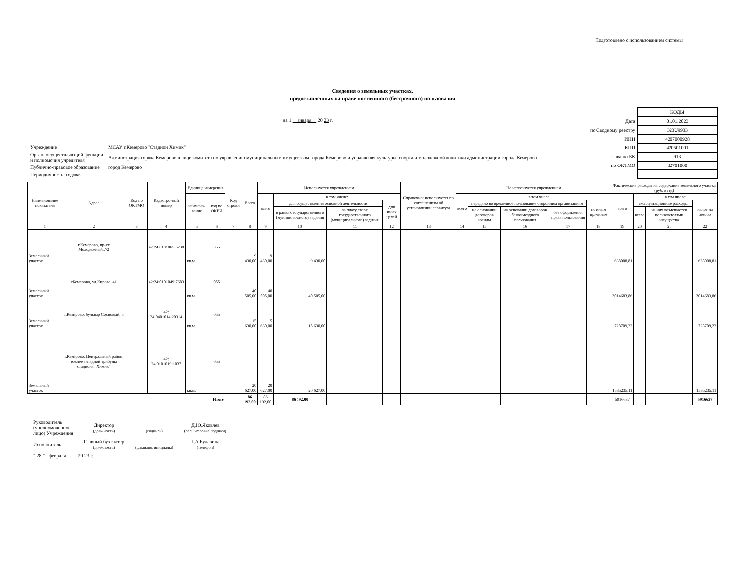Подготовлено с использованием системы
Сведения о земельных участках,
предоставленных на праве постоянного (бессрочного) пользования
на 1 января 20 23 г.
| Учреждение | МСАУ г.Кемерово "Стадион Химик" |
| Орган, осуществляющий функции и полномочия учредителя | Админстрация города Кемерово в лице комитета по управлению муниципальным имуществом города Кемерово и управления культуры, спорта и молодежной политики администрации города Кемерово |
| Публично-правовое образование | город Кемерово |
| Периодичность: годовая | |
| | КОДЫ |
| Дата | 01.01.2023 |
| по Сводному реестру | 323U9933 |
| ИНН | 4207000928 |
| КПП | 420501001 |
| глава по БК | 913 |
| по ОКТМО | 32701000 |
| Наименование показателя | Адрес | Код по ОКТМО | Кадастро-вый номер | Единица измерения | | Код строки | Всего | Используется учреждением | | | | Справочно: используется по соглашениям об установлении сервитута | Не используется учреждением | | | | | Фактические расходы на содержание земельного участка (руб. в год) | | | |
| --- | --- | --- | --- | --- | --- | --- | --- | --- | --- | --- | --- | --- | --- | --- | --- | --- | --- | --- | --- | --- | --- |
| | | | | наимено-вание | код по ОКЕИ | | | всего | в том числе: | | | | всего | в том числе: | | | | всего | в том числе: | | |
| | | | | | | | | | для осуществления основной деятельности | | для иных целей | | | передано во временное пользование сторонним организациям | | | по иным причинам | | эксплуатационные расходы | | налог на землю |
| | | | | | | | | | в рамках государственного (муниципального) задания | за плату сверх государственного (муниципального) задания | | | | на основании договоров аренды | на основании договоров безвозмездного пользования | без оформления права пользования | | | всего | из них возмещается пользователями имущества | |
| 1 | 2 | 3 | 4 | 5 | 6 | 7 | 8 | 9 | 10 | 11 | 12 | 13 | 14 | 15 | 16 | 17 | 18 | 19 | 20 | 21 | 22 |
| Земельный участок | г.Кемерово, пр-кт Молодежный,7/2 | | 42:24:0101065:6738 | кв.м. | 055 | | 9 430,00 | 9 430,00 | 9 430,00 | | | | | | | | | 638008,81 | | | 638008,81 |
| Земельный участок | гКемерово, ул.Кирова, 41 | | 42:24:0101049:7683 | кв.м. | 055 | | 40 505,00 | 40 505,00 | 40 505,00 | | | | | | | | | 3014683,86 | | | 3014683,86 |
| Земельный участок | г.Кемерово, бульвар Сосновый, 5 | | 42: 24:0401014:20314 | кв.м. | 055 | | 15 630,00 | 15 630,00 | 15 630,00 | | | | | | | | | 728709,22 | | | 728709,22 |
| Земельный участок | г.Кемерово, Центральный район, южнее западной трибуны стадиона "Химик" | | 42: 24:0101019:1037 | кв.м. | 055 | | 20 627,00 | 20 627,00 | 20 627,00 | | | | | | | | | 1535235,11 | | | 1535235,11 |
| Итого | | | | | | | 86 192,00 | 86 192,00 | 86 192,00 | | | | | | | | | 5916637 | | | 5916637 |
| Руководитель (уполномоченное лицо) Учреждения | Директор (должность) | (подпись) | Д.Ю.Яковлев (расшифровка подписи) |
| Исполнитель | Главный бухгалтер (должность) | (фамилия, инициалы) | Г.А.Булавина (телефон) |
| " 28 " февраля 20 23 г. | | | |